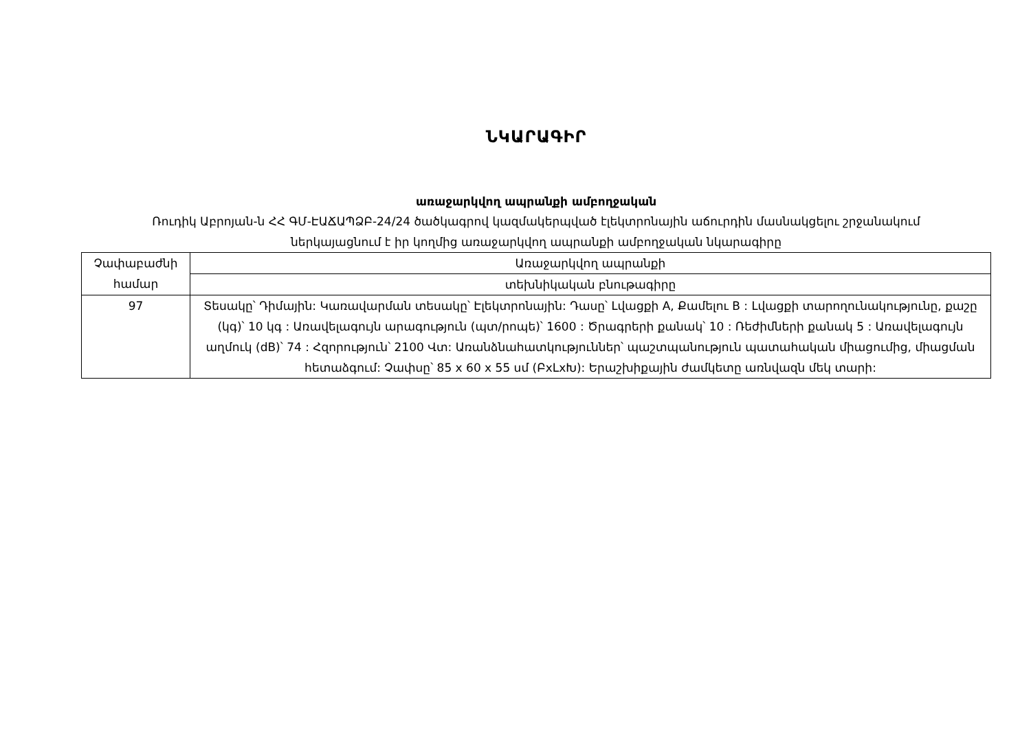ՆԿԱՐԱԳԻՐ
առաջարկվող ապրանքի ամբողջական
Ռուդիկ Աբրոյան-ն ՀՀ ԳՄ-ԷԱՃԱՊՁԲ-24/24 ծածկագրով կազմակերպված էլեկտրոնային աճուրդին մասնակցելու շրջանակում
ներկայացնում է իր կողմից առաջարկվող ապրանքի ամբողջական նկարագիրը
| Չափաբաժնի համար | Առաջարկվող ապրանքի |
| | տեխնիկական բնութագիրը |
| 97 | Տեսակը՝ Դիմային: Կառավարման տեսակը՝ Էլեկտրոնային: Դասը՝ Լվացքի A, Քամելու B : Լվացքի տարողունակությունը, քաշը (կգ)՝ 10 կգ : Առավելագույն արագություն (պտ/րոպե)՝ 1600 : Ծրագրերի քանակ՝ 10 : Ռեժիմների քանակ 5 : Առավելագույն աղմուկ (dB)՝ 74 : Հզորություն՝ 2100 Վտ: Առանձնահատկություններ՝ պաշտպանություն պատահական միացումից, միացման հետաձգում: Չափսը՝ 85 x 60 x 55 սմ (ԲxLxԽ): Երաշխիքային ժամկետը առնվազն մեկ տարի: |